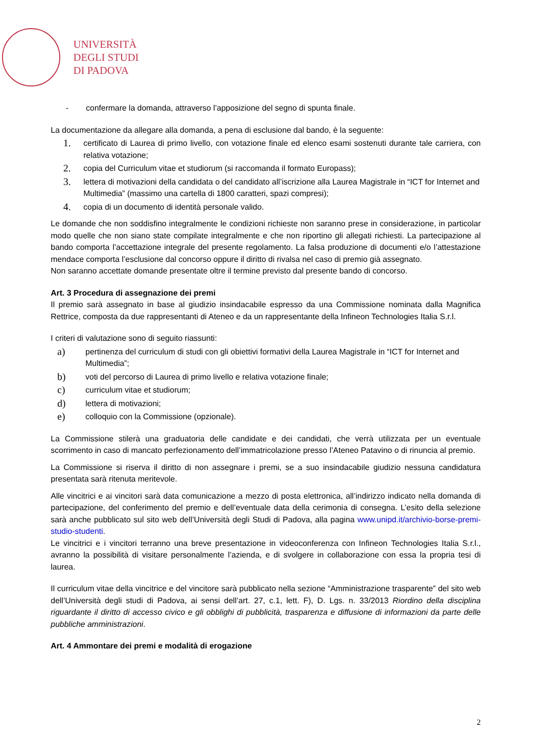UNIVERSITÀ
DEGLI STUDI
DI PADOVA
- confermare la domanda, attraverso l’apposizione del segno di spunta finale.
La documentazione da allegare alla domanda, a pena di esclusione dal bando, è la seguente:
1. certificato di Laurea di primo livello, con votazione finale ed elenco esami sostenuti durante tale carriera, con relativa votazione;
2. copia del Curriculum vitae et studiorum (si raccomanda il formato Europass);
3. lettera di motivazioni della candidata o del candidato all’iscrizione alla Laurea Magistrale in “ICT for Internet and Multimedia” (massimo una cartella di 1800 caratteri, spazi compresi);
4. copia di un documento di identità personale valido.
Le domande che non soddisfino integralmente le condizioni richieste non saranno prese in considerazione, in particolar modo quelle che non siano state compilate integralmente e che non riportino gli allegati richiesti. La partecipazione al bando comporta l’accettazione integrale del presente regolamento. La falsa produzione di documenti e/o l’attestazione mendace comporta l’esclusione dal concorso oppure il diritto di rivalsa nel caso di premio già assegnato.
Non saranno accettate domande presentate oltre il termine previsto dal presente bando di concorso.
Art. 3 Procedura di assegnazione dei premi
Il premio sarà assegnato in base al giudizio insindacabile espresso da una Commissione nominata dalla Magnifica Rettrice, composta da due rappresentanti di Ateneo e da un rappresentante della Infineon Technologies Italia S.r.l.
I criteri di valutazione sono di seguito riassunti:
a) pertinenza del curriculum di studi con gli obiettivi formativi della Laurea Magistrale in “ICT for Internet and Multimedia”;
b) voti del percorso di Laurea di primo livello e relativa votazione finale;
c) curriculum vitae et studiorum;
d) lettera di motivazioni;
e) colloquio con la Commissione (opzionale).
La Commissione stilerà una graduatoria delle candidate e dei candidati, che verrà utilizzata per un eventuale scorrimento in caso di mancato perfezionamento dell’immatricolazione presso l’Ateneo Patavino o di rinuncia al premio.
La Commissione si riserva il diritto di non assegnare i premi, se a suo insindacabile giudizio nessuna candidatura presentata sarà ritenuta meritevole.
Alle vincitrici e ai vincitori sarà data comunicazione a mezzo di posta elettronica, all’indirizzo indicato nella domanda di partecipazione, del conferimento del premio e dell’eventuale data della cerimonia di consegna. L’esito della selezione sarà anche pubblicato sul sito web dell’Università degli Studi di Padova, alla pagina www.unipd.it/archivio-borse-premi-studio-studenti.
Le vincitrici e i vincitori terranno una breve presentazione in videoconferenza con Infineon Technologies Italia S.r.l., avranno la possibilità di visitare personalmente l’azienda, e di svolgere in collaborazione con essa la propria tesi di laurea.
Il curriculum vitae della vincitrice e del vincitore sarà pubblicato nella sezione “Amministrazione trasparente” del sito web dell’Università degli studi di Padova, ai sensi dell’art. 27, c.1, lett. F), D. Lgs. n. 33/2013 Riordino della disciplina riguardante il diritto di accesso civico e gli obblighi di pubblicità, trasparenza e diffusione di informazioni da parte delle pubbliche amministrazioni.
Art. 4 Ammontare dei premi e modalità di erogazione
2